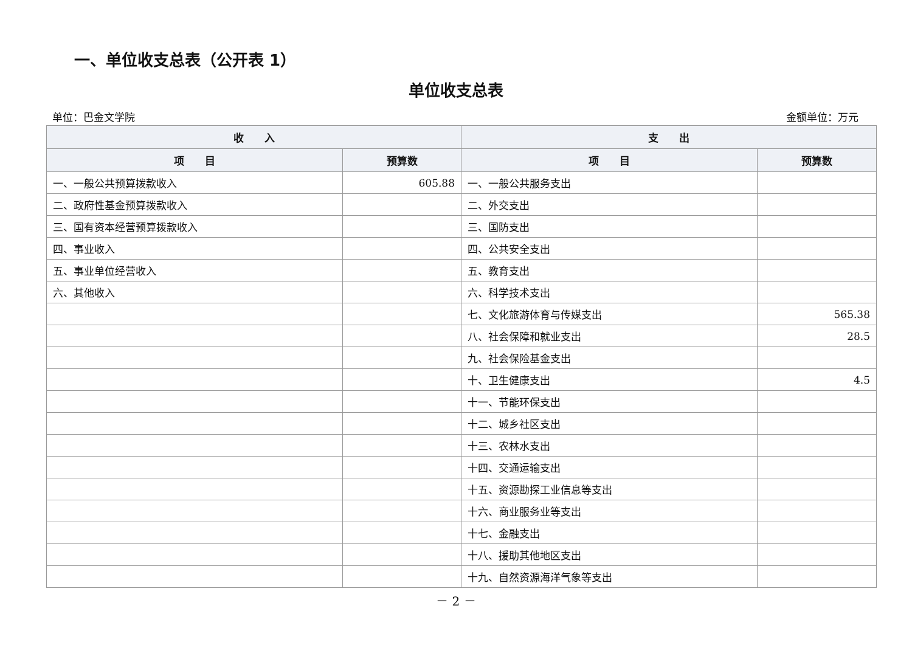一、单位收支总表（公开表 1）
单位收支总表
单位：巴金文学院 金额单位：万元
| 收 入 | | 支 出 | |
| --- | --- | --- | --- |
| 项 目 | 预算数 | 项 目 | 预算数 |
| 一、一般公共预算拨款收入 | 605.88 | 一、一般公共服务支出 | |
| 二、政府性基金预算拨款收入 | | 二、外交支出 | |
| 三、国有资本经营预算拨款收入 | | 三、国防支出 | |
| 四、事业收入 | | 四、公共安全支出 | |
| 五、事业单位经营收入 | | 五、教育支出 | |
| 六、其他收入 | | 六、科学技术支出 | |
| | | 七、文化旅游体育与传媒支出 | 565.38 |
| | | 八、社会保障和就业支出 | 28.5 |
| | | 九、社会保险基金支出 | |
| | | 十、卫生健康支出 | 4.5 |
| | | 十一、节能环保支出 | |
| | | 十二、城乡社区支出 | |
| | | 十三、农林水支出 | |
| | | 十四、交通运输支出 | |
| | | 十五、资源勘探工业信息等支出 | |
| | | 十六、商业服务业等支出 | |
| | | 十七、金融支出 | |
| | | 十八、援助其他地区支出 | |
| | | 十九、自然资源海洋气象等支出 | |
－ 2 －